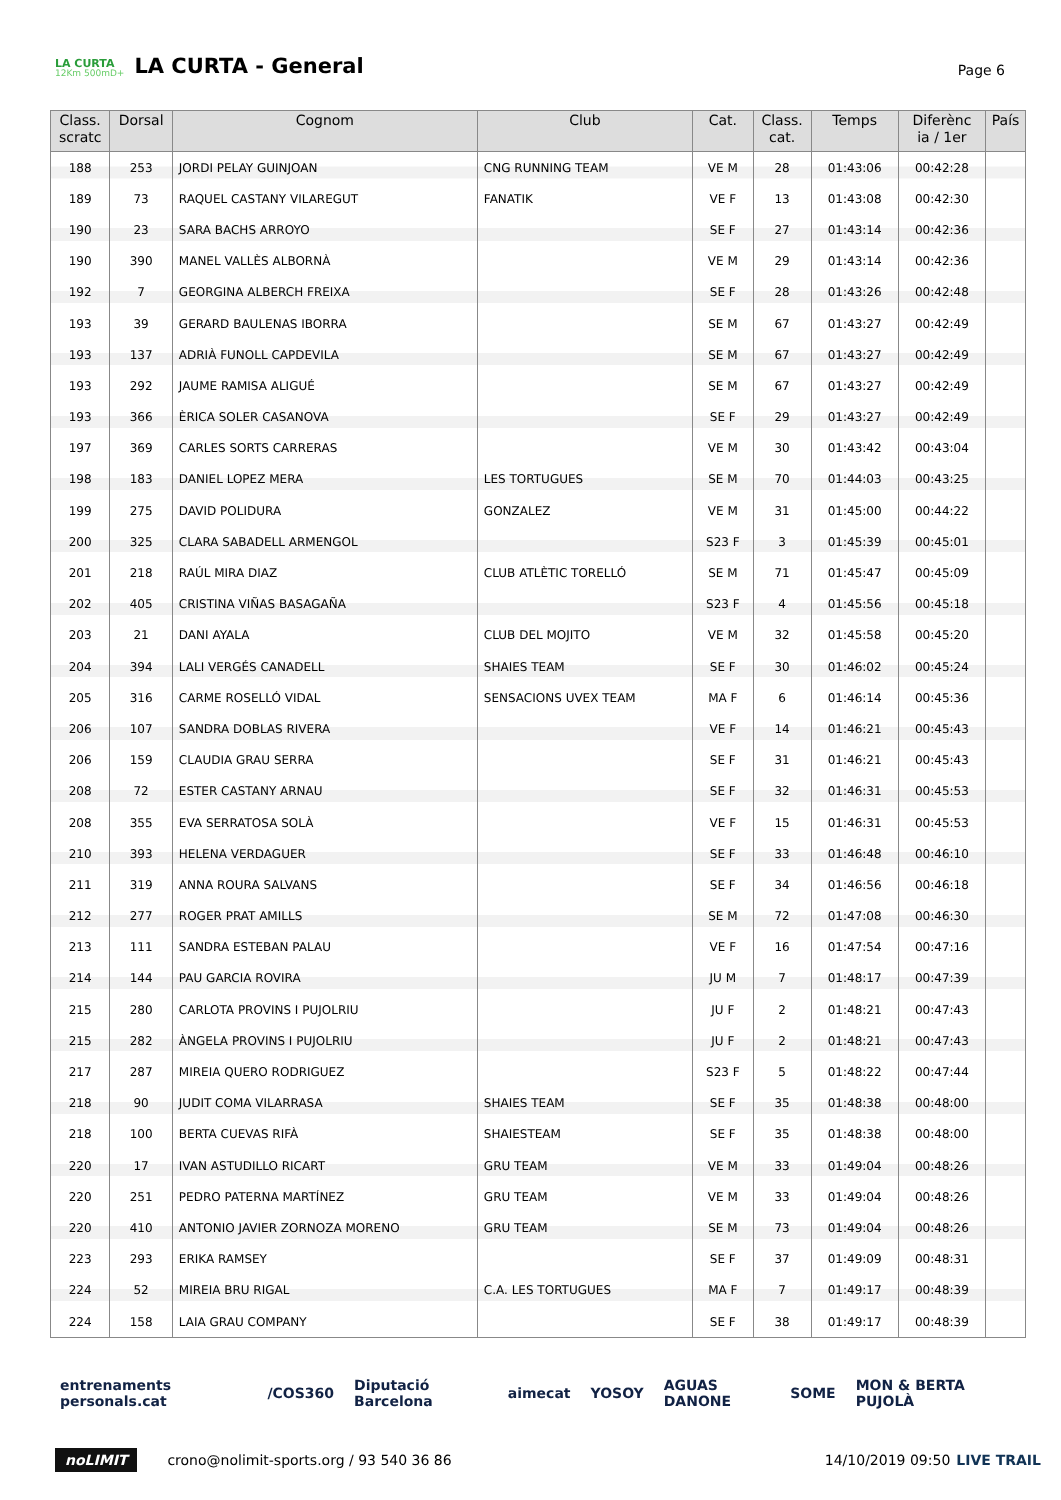LA CURTA
12Km 500mD+
LA CURTA - General
Page 6
| Class. scratc | Dorsal | Cognom | Club | Cat. | Class. cat. | Temps | Diferènc ia / 1er | País |
| --- | --- | --- | --- | --- | --- | --- | --- | --- |
| 188 | 253 | JORDI PELAY GUINJOAN | CNG RUNNING TEAM | VE M | 28 | 01:43:06 | 00:42:28 | |
| 189 | 73 | RAQUEL CASTANY VILAREGUT | FANATIK | VE F | 13 | 01:43:08 | 00:42:30 | |
| 190 | 23 | SARA BACHS ARROYO | | SE F | 27 | 01:43:14 | 00:42:36 | |
| 190 | 390 | MANEL VALLÈS ALBORNÀ | | VE M | 29 | 01:43:14 | 00:42:36 | |
| 192 | 7 | GEORGINA ALBERCH FREIXA | | SE F | 28 | 01:43:26 | 00:42:48 | |
| 193 | 39 | GERARD BAULENAS IBORRA | | SE M | 67 | 01:43:27 | 00:42:49 | |
| 193 | 137 | ADRIÀ FUNOLL CAPDEVILA | | SE M | 67 | 01:43:27 | 00:42:49 | |
| 193 | 292 | JAUME RAMISA ALIGUÉ | | SE M | 67 | 01:43:27 | 00:42:49 | |
| 193 | 366 | ÈRICA SOLER CASANOVA | | SE F | 29 | 01:43:27 | 00:42:49 | |
| 197 | 369 | CARLES SORTS CARRERAS | | VE M | 30 | 01:43:42 | 00:43:04 | |
| 198 | 183 | DANIEL LOPEZ MERA | LES TORTUGUES | SE M | 70 | 01:44:03 | 00:43:25 | |
| 199 | 275 | DAVID POLIDURA | GONZALEZ | VE M | 31 | 01:45:00 | 00:44:22 | |
| 200 | 325 | CLARA SABADELL ARMENGOL | | S23 F | 3 | 01:45:39 | 00:45:01 | |
| 201 | 218 | RAÚL MIRA DIAZ | CLUB ATLÈTIC TORELLÓ | SE M | 71 | 01:45:47 | 00:45:09 | |
| 202 | 405 | CRISTINA VIÑAS BASAGAÑA | | S23 F | 4 | 01:45:56 | 00:45:18 | |
| 203 | 21 | DANI AYALA | CLUB DEL MOJITO | VE M | 32 | 01:45:58 | 00:45:20 | |
| 204 | 394 | LALI VERGÉS CANADELL | SHAIES TEAM | SE F | 30 | 01:46:02 | 00:45:24 | |
| 205 | 316 | CARME ROSELLÓ VIDAL | SENSACIONS UVEX TEAM | MA F | 6 | 01:46:14 | 00:45:36 | |
| 206 | 107 | SANDRA DOBLAS RIVERA | | VE F | 14 | 01:46:21 | 00:45:43 | |
| 206 | 159 | CLAUDIA GRAU SERRA | | SE F | 31 | 01:46:21 | 00:45:43 | |
| 208 | 72 | ESTER CASTANY ARNAU | | SE F | 32 | 01:46:31 | 00:45:53 | |
| 208 | 355 | EVA SERRATOSA SOLÀ | | VE F | 15 | 01:46:31 | 00:45:53 | |
| 210 | 393 | HELENA VERDAGUER | | SE F | 33 | 01:46:48 | 00:46:10 | |
| 211 | 319 | ANNA ROURA SALVANS | | SE F | 34 | 01:46:56 | 00:46:18 | |
| 212 | 277 | ROGER PRAT AMILLS | | SE M | 72 | 01:47:08 | 00:46:30 | |
| 213 | 111 | SANDRA ESTEBAN PALAU | | VE F | 16 | 01:47:54 | 00:47:16 | |
| 214 | 144 | PAU GARCIA ROVIRA | | JU M | 7 | 01:48:17 | 00:47:39 | |
| 215 | 280 | CARLOTA PROVINS I PUJOLRIU | | JU F | 2 | 01:48:21 | 00:47:43 | |
| 215 | 282 | ÀNGELA PROVINS I PUJOLRIU | | JU F | 2 | 01:48:21 | 00:47:43 | |
| 217 | 287 | MIREIA QUERO RODRIGUEZ | | S23 F | 5 | 01:48:22 | 00:47:44 | |
| 218 | 90 | JUDIT COMA VILARRASA | SHAIES TEAM | SE F | 35 | 01:48:38 | 00:48:00 | |
| 218 | 100 | BERTA CUEVAS RIFÀ | SHAIESTEAM | SE F | 35 | 01:48:38 | 00:48:00 | |
| 220 | 17 | IVAN ASTUDILLO RICART | GRU TEAM | VE M | 33 | 01:49:04 | 00:48:26 | |
| 220 | 251 | PEDRO PATERNA MARTÍNEZ | GRU TEAM | VE M | 33 | 01:49:04 | 00:48:26 | |
| 220 | 410 | ANTONIO JAVIER ZORNOZA MORENO | GRU TEAM | SE M | 73 | 01:49:04 | 00:48:26 | |
| 223 | 293 | ERIKA RAMSEY | | SE F | 37 | 01:49:09 | 00:48:31 | |
| 224 | 52 | MIREIA BRU RIGAL | C.A. LES TORTUGUES | MA F | 7 | 01:49:17 | 00:48:39 | |
| 224 | 158 | LAIA GRAU COMPANY | | SE F | 38 | 01:49:17 | 00:48:39 | |
entrenaments personals.cat /COS360 Diputació Barcelona aimecat YOSOY AGUAS DANONE SOME MON & BERTA PUJOLÀ
noLIMIT crono@nolimit-sports.org / 93 540 36 86 14/10/2019 09:50 LIVE TRAIL